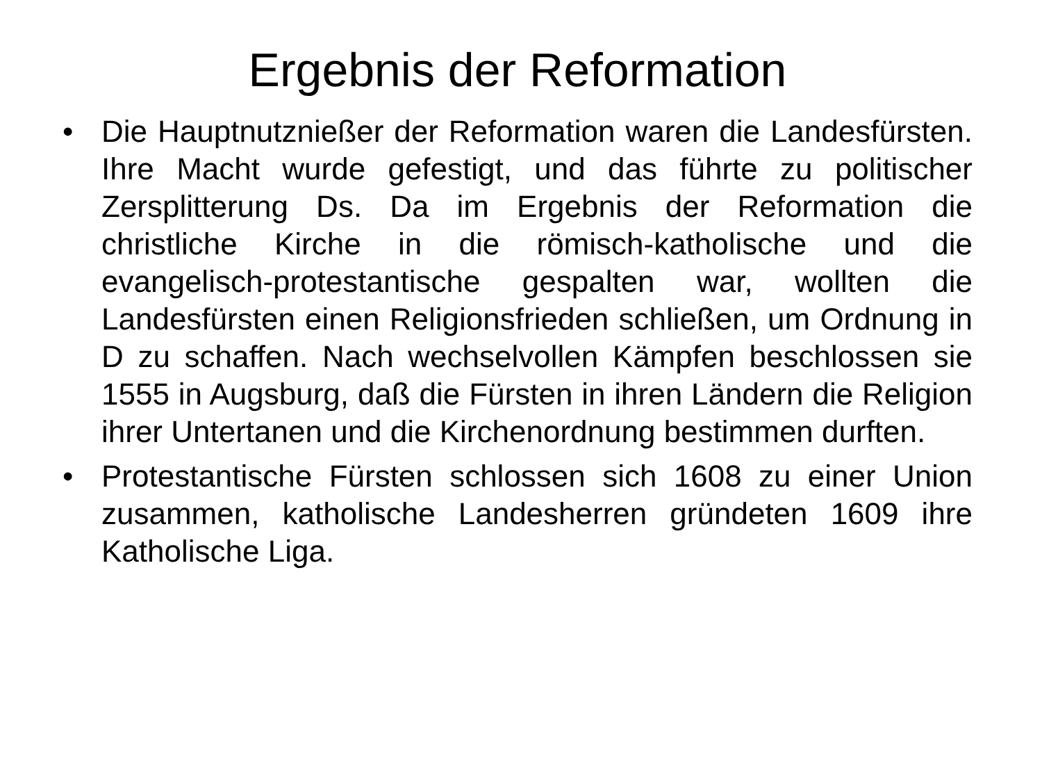Ergebnis der Reformation
• Die Hauptnutznießer der Reformation waren die Landesfürsten. Ihre Macht wurde gefestigt, und das führte zu politischer Zersplitterung Ds. Da im Ergebnis der Reformation die christliche Kirche in die römisch-katholische und die evangelisch-protestantische gespalten war, wollten die Landesfürsten einen Religionsfrieden schließen, um Ordnung in D zu schaffen. Nach wechselvollen Kämpfen beschlossen sie 1555 in Augsburg, daß die Fürsten in ihren Ländern die Religion ihrer Untertanen und die Kirchenordnung bestimmen durften.
• Protestantische Fürsten schlossen sich 1608 zu einer Union zusammen, katholische Landesherren gründeten 1609 ihre Katholische Liga.